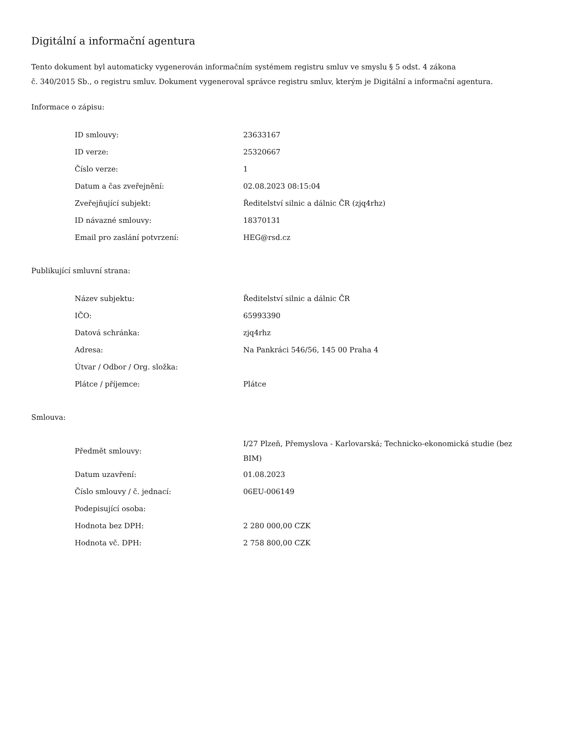Digitální a informační agentura
Tento dokument byl automaticky vygenerován informačním systémem registru smluv ve smyslu § 5 odst. 4 zákona
č. 340/2015 Sb., o registru smluv. Dokument vygeneroval správce registru smluv, kterým je Digitální a informační agentura.
Informace o zápisu:
| ID smlouvy: | 23633167 |
| ID verze: | 25320667 |
| Číslo verze: | 1 |
| Datum a čas zveřejnění: | 02.08.2023 08:15:04 |
| Zveřejňující subjekt: | Ředitelství silnic a dálnic ČR (zjq4rhz) |
| ID návazné smlouvy: | 18370131 |
| Email pro zaslání potvrzení: | HEG@rsd.cz |
Publikující smluvní strana:
| Název subjektu: | Ředitelství silnic a dálnic ČR |
| IČO: | 65993390 |
| Datová schránka: | zjq4rhz |
| Adresa: | Na Pankráci 546/56, 145 00 Praha 4 |
| Útvar / Odbor / Org. složka: | |
| Plátce / příjemce: | Plátce |
Smlouva:
| Předmět smlouvy: | I/27 Plzeň, Přemyslova - Karlovarská; Technicko-ekonomická studie (bez BIM) |
| Datum uzavření: | 01.08.2023 |
| Číslo smlouvy / č. jednací: | 06EU-006149 |
| Podepisující osoba: | |
| Hodnota bez DPH: | 2 280 000,00 CZK |
| Hodnota vč. DPH: | 2 758 800,00 CZK |